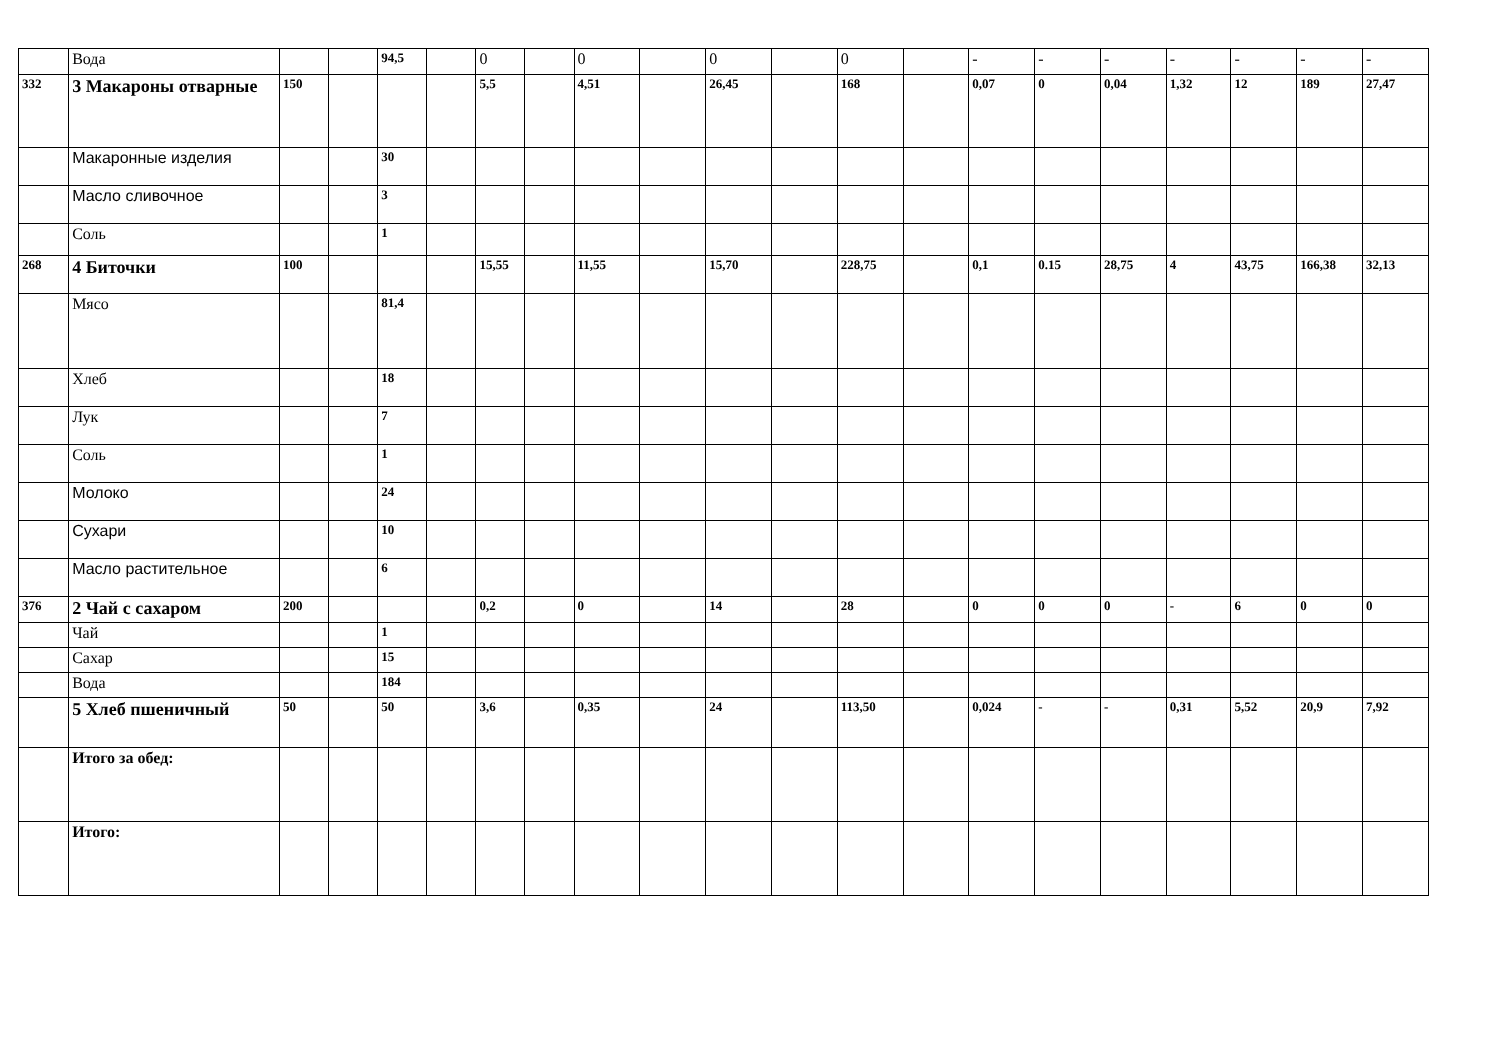| | Вода | | | 94,5 | | 0 | | 0 | | 0 | | 0 | | - | - | - | - | - | - | - |
| 332 | 3 Макароны отварные | 150 | | | | 5,5 | | 4,51 | | 26,45 | | 168 | | 0,07 | 0 | 0,04 | 1,32 | 12 | 189 | 27,47 |
| | Макаронные изделия | | | 30 | | | | | | | | | | | | | | | | |
| | Масло сливочное | | | 3 | | | | | | | | | | | | | | | | |
| | Соль | | | 1 | | | | | | | | | | | | | | | | |
| 268 | 4 Биточки | 100 | | | | 15,55 | | 11,55 | | 15,70 | | 228,75 | | 0,1 | 0.15 | 28,75 | 4 | 43,75 | 166,38 | 32,13 |
| | Мясо | | | 81,4 | | | | | | | | | | | | | | | | |
| | Хлеб | | | 18 | | | | | | | | | | | | | | | | |
| | Лук | | | 7 | | | | | | | | | | | | | | | | |
| | Соль | | | 1 | | | | | | | | | | | | | | | | |
| | Молоко | | | 24 | | | | | | | | | | | | | | | | |
| | Сухари | | | 10 | | | | | | | | | | | | | | | | |
| | Масло растительное | | | 6 | | | | | | | | | | | | | | | | |
| 376 | 2 Чай с сахаром | 200 | | | | 0,2 | | 0 | | 14 | | 28 | | 0 | 0 | 0 | - | 6 | 0 | 0 |
| | Чай | | | 1 | | | | | | | | | | | | | | | | |
| | Сахар | | | 15 | | | | | | | | | | | | | | | | |
| | Вода | | | 184 | | | | | | | | | | | | | | | | |
| | 5 Хлеб пшеничный | 50 | | 50 | | 3,6 | | 0,35 | | 24 | | 113,50 | | 0,024 | - | - | 0,31 | 5,52 | 20,9 | 7,92 |
| | Итого за обед: | | | | | | | | | | | | | | | | | | | |
| | Итого: | | | | | | | | | | | | | | | | | | | |